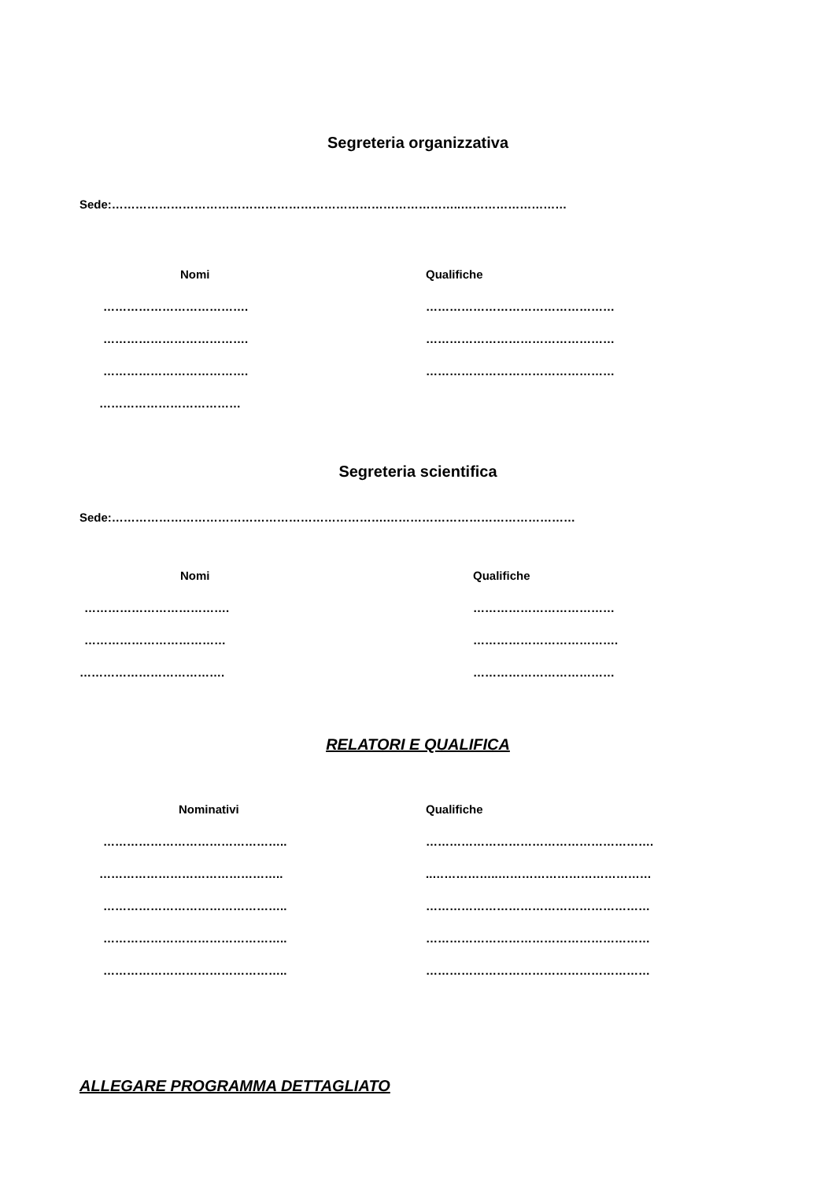Segreteria organizzativa
Sede:……………………………………………………………………………..………………………
Nomi Qualifiche
………………………………. …………………………………………
………………………………. …………………………………………
………………………………. …………………………………………
………………………………
Segreteria scientifica
Sede:…………………………………………………………….…………………………………………
Nomi Qualifiche
………………………………. ………………………………
……………………………… ……………………………….
………………………………. ………………………………
RELATORI E QUALIFICA
Nominativi Qualifiche
……………………………………….. ………………………………………………….
……………………………………….. ..……………..…………………………………
……………………………………….. …………………………………………………
……………………………………….. …………………………………………………
……………………………………….. …………………………………………………
ALLEGARE PROGRAMMA DETTAGLIATO